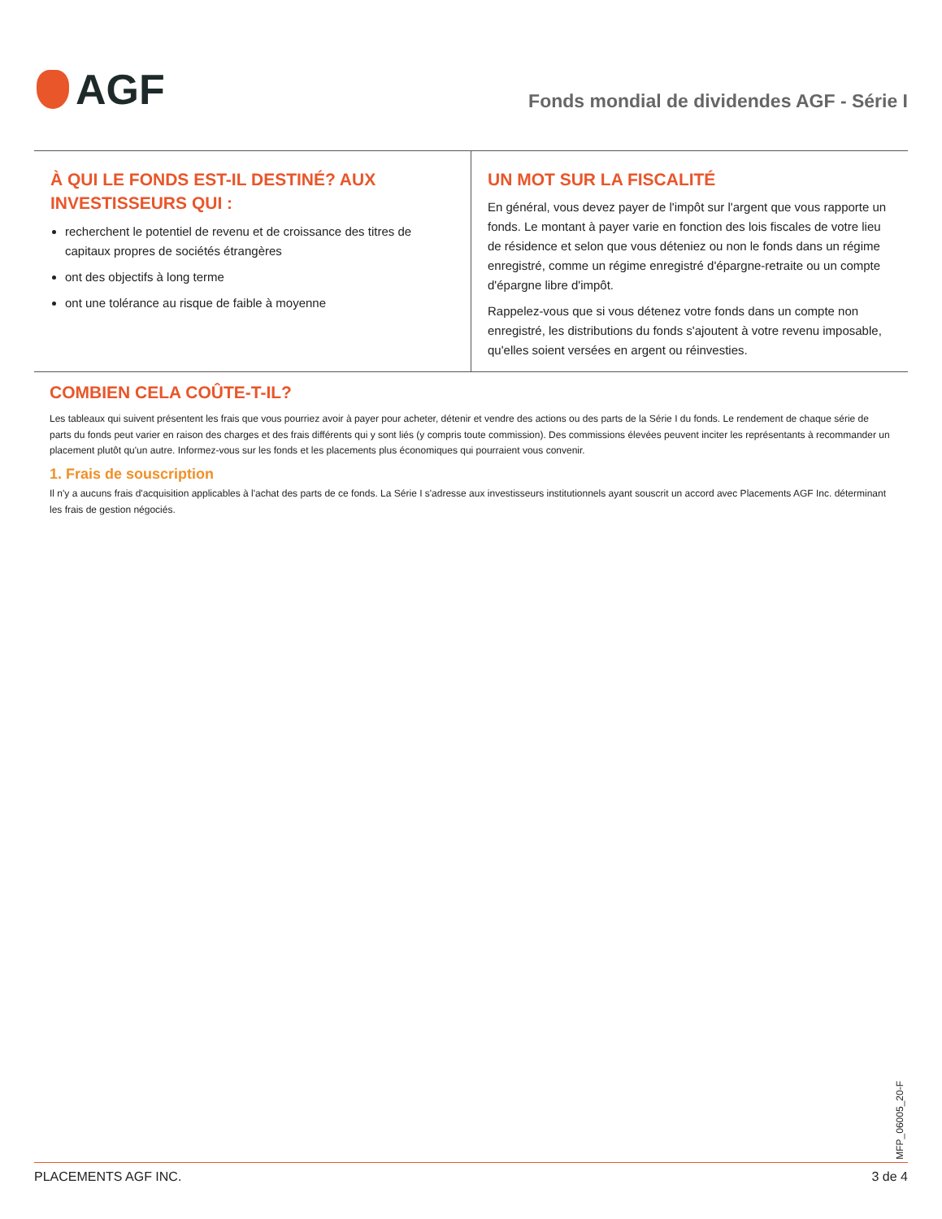AGF
Fonds mondial de dividendes AGF - Série I
À QUI LE FONDS EST-IL DESTINÉ? AUX INVESTISSEURS QUI :
recherchent le potentiel de revenu et de croissance des titres de capitaux propres de sociétés étrangères
ont des objectifs à long terme
ont une tolérance au risque de faible à moyenne
UN MOT SUR LA FISCALITÉ
En général, vous devez payer de l'impôt sur l'argent que vous rapporte un fonds. Le montant à payer varie en fonction des lois fiscales de votre lieu de résidence et selon que vous déteniez ou non le fonds dans un régime enregistré, comme un régime enregistré d'épargne-retraite ou un compte d'épargne libre d'impôt.
Rappelez-vous que si vous détenez votre fonds dans un compte non enregistré, les distributions du fonds s'ajoutent à votre revenu imposable, qu'elles soient versées en argent ou réinvesties.
COMBIEN CELA COÛTE-T-IL?
Les tableaux qui suivent présentent les frais que vous pourriez avoir à payer pour acheter, détenir et vendre des actions ou des parts de la Série I du fonds. Le rendement de chaque série de parts du fonds peut varier en raison des charges et des frais différents qui y sont liés (y compris toute commission). Des commissions élevées peuvent inciter les représentants à recommander un placement plutôt qu'un autre. Informez-vous sur les fonds et les placements plus économiques qui pourraient vous convenir.
1. Frais de souscription
Il n'y a aucuns frais d'acquisition applicables à l'achat des parts de ce fonds. La Série I s'adresse aux investisseurs institutionnels ayant souscrit un accord avec Placements AGF Inc. déterminant les frais de gestion négociés.
MFP_06005_20-F
PLACEMENTS AGF INC. 3 de 4